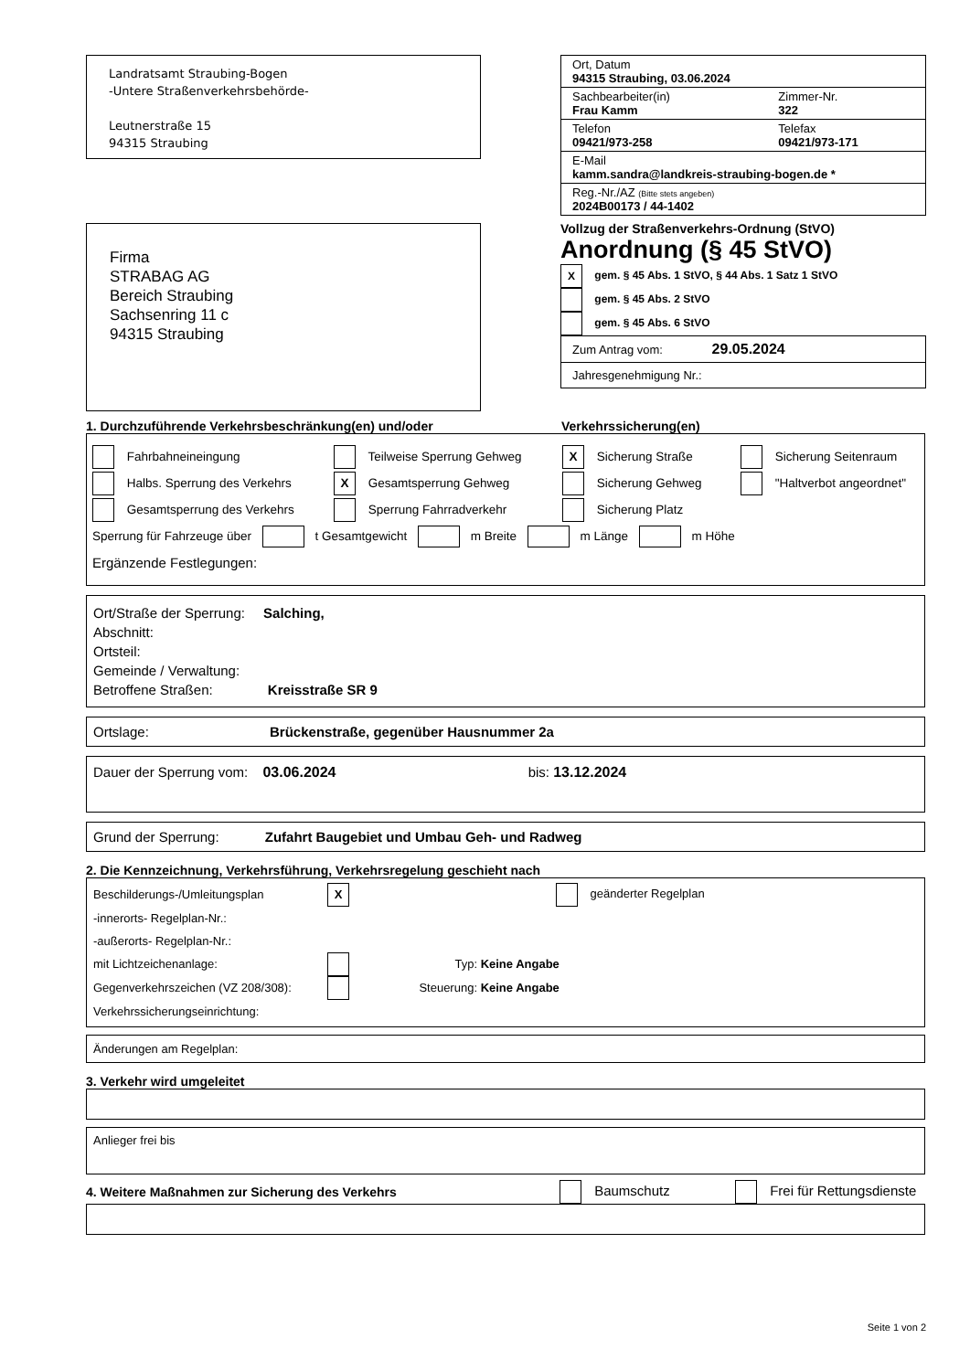Landratsamt Straubing-Bogen
-Untere Straßenverkehrsbehörde-
Leutnerstraße 15
94315 Straubing
Firma
STRABAG AG
Bereich Straubing
Sachsenring 11 c
94315 Straubing
| Ort, Datum 94315 Straubing, 03.06.2024 | |
| Sachbearbeiter(in) Frau Kamm | Zimmer-Nr. 322 |
| Telefon 09421/973-258 | Telefax 09421/973-171 |
| E-Mail kamm.sandra@landkreis-straubing-bogen.de * | |
| Reg.-Nr./AZ (Bitte stets angeben) 2024B00173 / 44-1402 | |
Vollzug der Straßenverkehrs-Ordnung (StVO)
Anordnung (§ 45 StVO)
X gem. § 45 Abs. 1 StVO, § 44 Abs. 1 Satz 1 StVO
gem. § 45 Abs. 2 StVO
gem. § 45 Abs. 6 StVO
Zum Antrag vom: 29.05.2024
Jahresgenehmigung Nr.:
1. Durchzuführende Verkehrsbeschränkung(en) und/oder Verkehrssicherung(en)
Fahrbahneineingung Teilweise Sperrung Gehweg X Sicherung Straße Sicherung Seitenraum
Halbs. Sperrung des Verkehrs X Gesamtsperrung Gehweg Sicherung Gehweg "Haltverbot angeordnet"
Gesamtsperrung des Verkehrs Sperrung Fahrradverkehr Sicherung Platz
Sperrung für Fahrzeuge über t Gesamtgewicht m Breite m Länge m Höhe
Ergänzende Festlegungen:
Ort/Straße der Sperrung: Salching,
Abschnitt:
Ortsteil:
Gemeinde / Verwaltung:
Betroffene Straßen: Kreisstraße SR 9
Ortslage: Brückenstraße, gegenüber Hausnummer 2a
Dauer der Sperrung vom: 03.06.2024 bis: 13.12.2024
Grund der Sperrung: Zufahrt Baugebiet und Umbau Geh- und Radweg
2. Die Kennzeichnung, Verkehrsführung, Verkehrsregelung geschieht nach
Beschilderungs-/Umleitungsplan X geänderter Regelplan
-innerorts- Regelplan-Nr.:
-außerorts- Regelplan-Nr.:
mit Lichtzeichenanlage: Typ: Keine Angabe
Gegenverkehrszeichen (VZ 208/308): Steuerung: Keine Angabe
Verkehrssicherungseinrichtung:
Änderungen am Regelplan:
3. Verkehr wird umgeleitet
Anlieger frei bis
4. Weitere Maßnahmen zur Sicherung des Verkehrs Baumschutz Frei für Rettungsdienste
Seite 1 von 2